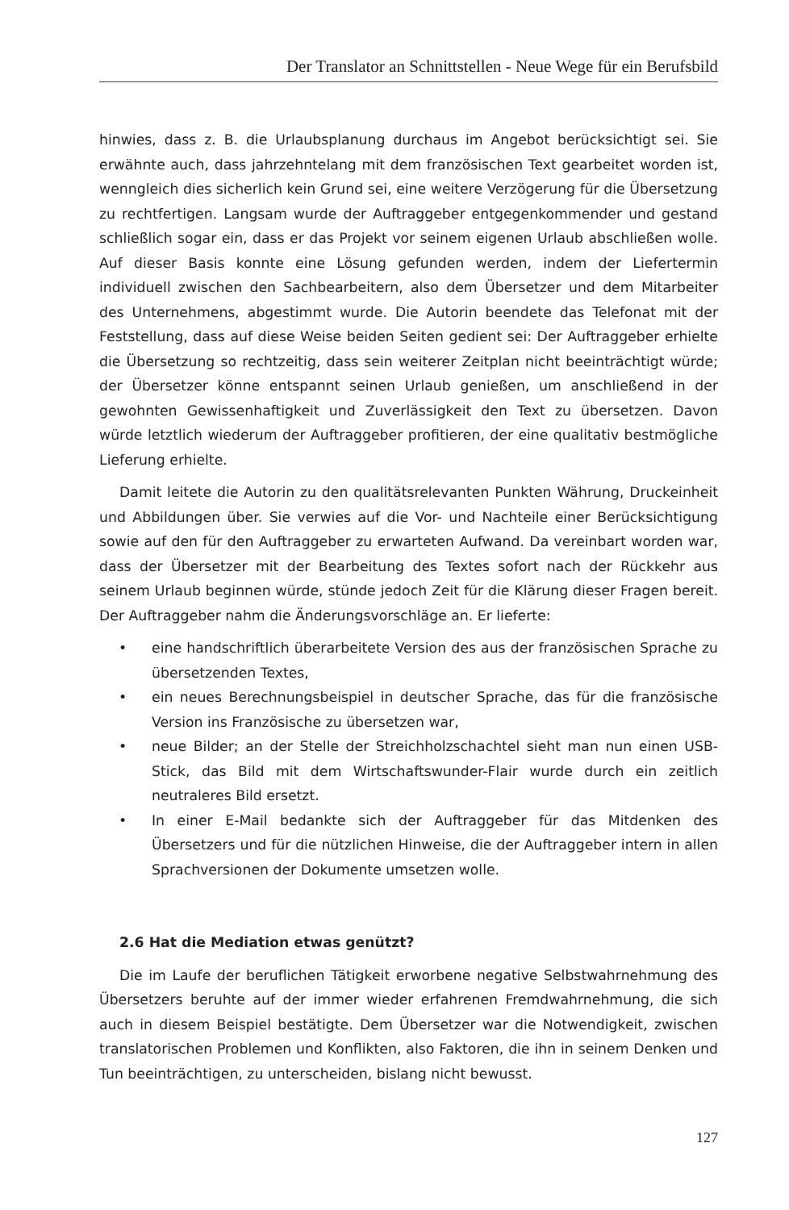Der Translator an Schnittstellen - Neue Wege für ein Berufsbild
hinwies, dass z. B. die Urlaubsplanung durchaus im Angebot berücksichtigt sei. Sie erwähnte auch, dass jahrzehntelang mit dem französischen Text gearbeitet worden ist, wenngleich dies sicherlich kein Grund sei, eine weitere Verzögerung für die Übersetzung zu rechtfertigen. Langsam wurde der Auftraggeber entgegenkommender und gestand schließlich sogar ein, dass er das Projekt vor seinem eigenen Urlaub abschließen wolle. Auf dieser Basis konnte eine Lösung gefunden werden, indem der Liefertermin individuell zwischen den Sachbearbeitern, also dem Übersetzer und dem Mitarbeiter des Unternehmens, abgestimmt wurde. Die Autorin beendete das Telefonat mit der Feststellung, dass auf diese Weise beiden Seiten gedient sei: Der Auftraggeber erhielte die Übersetzung so rechtzeitig, dass sein weiterer Zeitplan nicht beeinträchtigt würde; der Übersetzer könne entspannt seinen Urlaub genießen, um anschließend in der gewohnten Gewissenhaftigkeit und Zuverlässigkeit den Text zu übersetzen. Davon würde letztlich wiederum der Auftraggeber profitieren, der eine qualitativ bestmögliche Lieferung erhielte.
Damit leitete die Autorin zu den qualitätsrelevanten Punkten Währung, Druckeinheit und Abbildungen über. Sie verwies auf die Vor- und Nachteile einer Berücksichtigung sowie auf den für den Auftraggeber zu erwarteten Aufwand. Da vereinbart worden war, dass der Übersetzer mit der Bearbeitung des Textes sofort nach der Rückkehr aus seinem Urlaub beginnen würde, stünde jedoch Zeit für die Klärung dieser Fragen bereit. Der Auftraggeber nahm die Änderungsvorschläge an. Er lieferte:
• eine handschriftlich überarbeitete Version des aus der französischen Sprache zu übersetzenden Textes,
• ein neues Berechnungsbeispiel in deutscher Sprache, das für die französische Version ins Französische zu übersetzen war,
• neue Bilder; an der Stelle der Streichholzschachtel sieht man nun einen USB-Stick, das Bild mit dem Wirtschaftswunder-Flair wurde durch ein zeitlich neutraleres Bild ersetzt.
• In einer E-Mail bedankte sich der Auftraggeber für das Mitdenken des Übersetzers und für die nützlichen Hinweise, die der Auftraggeber intern in allen Sprachversionen der Dokumente umsetzen wolle.
2.6 Hat die Mediation etwas genützt?
Die im Laufe der beruflichen Tätigkeit erworbene negative Selbstwahrnehmung des Übersetzers beruhte auf der immer wieder erfahrenen Fremdwahrnehmung, die sich auch in diesem Beispiel bestätigte. Dem Übersetzer war die Notwendigkeit, zwischen translatorischen Problemen und Konflikten, also Faktoren, die ihn in seinem Denken und Tun beeinträchtigen, zu unterscheiden, bislang nicht bewusst.
127